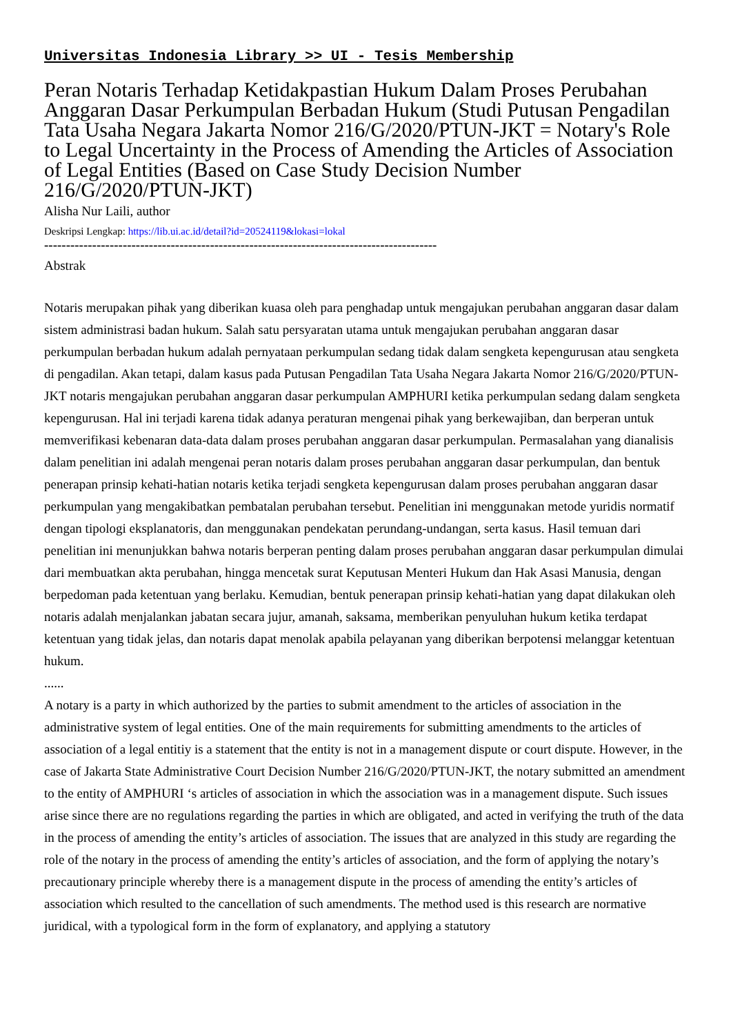Universitas Indonesia Library >> UI - Tesis Membership
Peran Notaris Terhadap Ketidakpastian Hukum Dalam Proses Perubahan Anggaran Dasar Perkumpulan Berbadan Hukum (Studi Putusan Pengadilan Tata Usaha Negara Jakarta Nomor 216/G/2020/PTUN-JKT = Notary's Role to Legal Uncertainty in the Process of Amending the Articles of Association of Legal Entities (Based on Case Study Decision Number 216/G/2020/PTUN-JKT)
Alisha Nur Laili, author
Deskripsi Lengkap: https://lib.ui.ac.id/detail?id=20524119&lokasi=lokal
------------------------------------------------------------------------------------------
Abstrak
Notaris merupakan pihak yang diberikan kuasa oleh para penghadap untuk mengajukan perubahan anggaran dasar dalam sistem administrasi badan hukum. Salah satu persyaratan utama untuk mengajukan perubahan anggaran dasar perkumpulan berbadan hukum adalah pernyataan perkumpulan sedang tidak dalam sengketa kepengurusan atau sengketa di pengadilan. Akan tetapi, dalam kasus pada Putusan Pengadilan Tata Usaha Negara Jakarta Nomor 216/G/2020/PTUN-JKT notaris mengajukan perubahan anggaran dasar perkumpulan AMPHURI ketika perkumpulan sedang dalam sengketa kepengurusan. Hal ini terjadi karena tidak adanya peraturan mengenai pihak yang berkewajiban, dan berperan untuk memverifikasi kebenaran data-data dalam proses perubahan anggaran dasar perkumpulan. Permasalahan yang dianalisis dalam penelitian ini adalah mengenai peran notaris dalam proses perubahan anggaran dasar perkumpulan, dan bentuk penerapan prinsip kehati-hatian notaris ketika terjadi sengketa kepengurusan dalam proses perubahan anggaran dasar perkumpulan yang mengakibatkan pembatalan perubahan tersebut. Penelitian ini menggunakan metode yuridis normatif dengan tipologi eksplanatoris, dan menggunakan pendekatan perundang-undangan, serta kasus. Hasil temuan dari penelitian ini menunjukkan bahwa notaris berperan penting dalam proses perubahan anggaran dasar perkumpulan dimulai dari membuatkan akta perubahan, hingga mencetak surat Keputusan Menteri Hukum dan Hak Asasi Manusia, dengan berpedoman pada ketentuan yang berlaku. Kemudian, bentuk penerapan prinsip kehati-hatian yang dapat dilakukan oleh notaris adalah menjalankan jabatan secara jujur, amanah, saksama, memberikan penyuluhan hukum ketika terdapat ketentuan yang tidak jelas, dan notaris dapat menolak apabila pelayanan yang diberikan berpotensi melanggar ketentuan hukum.
......
A notary is a party in which authorized by the parties to submit amendment to the articles of association in the administrative system of legal entities. One of the main requirements for submitting amendments to the articles of association of a legal entitiy is a statement that the entity is not in a management dispute or court dispute. However, in the case of Jakarta State Administrative Court Decision Number 216/G/2020/PTUN-JKT, the notary submitted an amendment to the entity of AMPHURI ‘s articles of association in which the association was in a management dispute. Such issues arise since there are no regulations regarding the parties in which are obligated, and acted in verifying the truth of the data in the process of amending the entity’s articles of association. The issues that are analyzed in this study are regarding the role of the notary in the process of amending the entity’s articles of association, and the form of applying the notary’s precautionary principle whereby there is a management dispute in the process of amending the entity’s articles of association which resulted to the cancellation of such amendments. The method used is this research are normative juridical, with a typological form in the form of explanatory, and applying a statutory